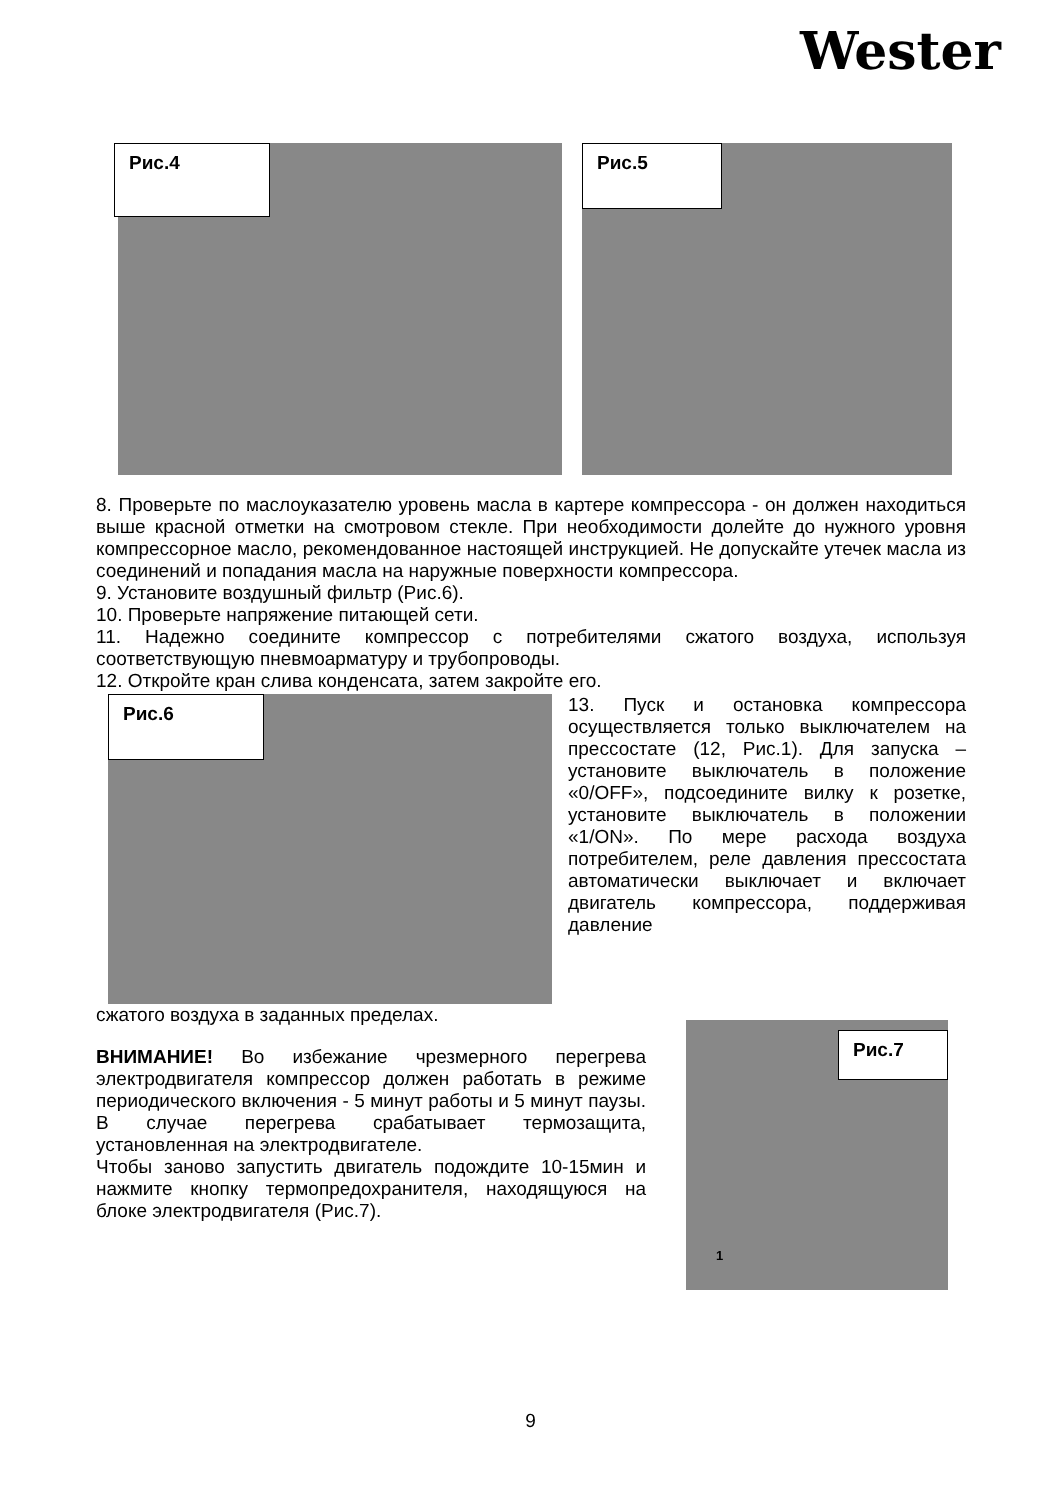Wester
Рис.4
Рис.5
8. Проверьте по маслоуказателю уровень масла в картере компрессора - он должен находиться выше красной отметки на смотровом стекле. При необходимости долейте до нужного уровня компрессорное масло, рекомендованное настоящей инструкцией. Не допускайте утечек масла из соединений и попадания масла на наружные поверхности компрессора.
9. Установите воздушный фильтр (Рис.6).
10. Проверьте напряжение питающей сети.
11. Надежно соедините компрессор с потребителями сжатого воздуха, используя соответствующую пневмоарматуру и трубопроводы.
12. Откройте кран слива конденсата, затем закройте его.
Рис.6
13. Пуск и остановка компрессора осуществляется только выключателем на прессостате (12, Рис.1). Для запуска – установите выключатель в положение «0/OFF», подсоедините вилку к розетке, установите выключатель в положении «1/ON». По мере расхода воздуха потребителем, реле давления прессостата автоматически выключает и включает двигатель компрессора, поддерживая давление
сжатого воздуха в заданных пределах.
ВНИМАНИЕ! Во избежание чрезмерного перегрева электродвигателя компрессор должен работать в режиме периодического включения - 5 минут работы и 5 минут паузы. В случае перегрева срабатывает термозащита, установленная на электродвигателе.
Чтобы заново запустить двигатель подождите 10-15мин и нажмите кнопку термопредохранителя, находящуюся на блоке электродвигателя (Рис.7).
Рис.7
1
9